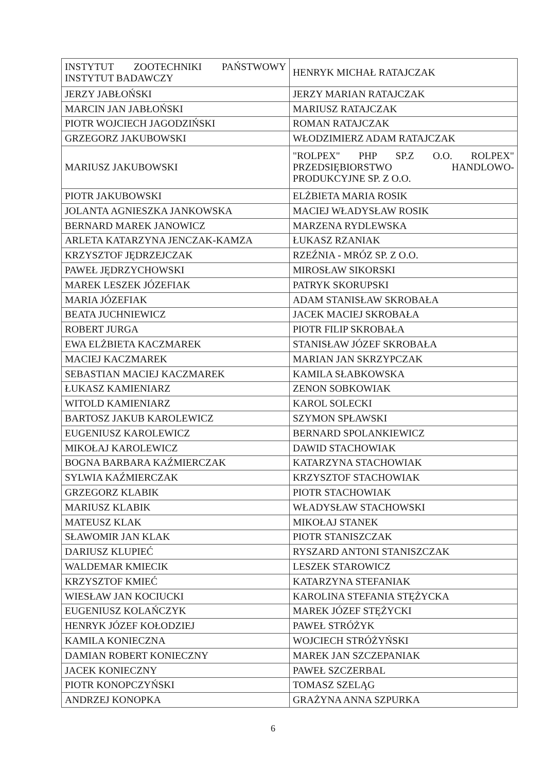| INSTYTUT ZOOTECHNIKI PAŃSTWOWY INSTYTUT BADAWCZY | HENRYK MICHAŁ RATAJCZAK |
| JERZY JABŁOŃSKI | JERZY MARIAN RATAJCZAK |
| MARCIN JAN JABŁOŃSKI | MARIUSZ RATAJCZAK |
| PIOTR WOJCIECH JAGODZIŃSKI | ROMAN RATAJCZAK |
| GRZEGORZ JAKUBOWSKI | WŁODZIMIERZ ADAM RATAJCZAK |
| MARIUSZ JAKUBOWSKI | "ROLPEX" PHP SP.Z O.O. ROLPEX" PRZEDSIĘBIORSTWO HANDLOWO-PRODUKCYJNE SP. Z O.O. |
| PIOTR JAKUBOWSKI | ELŻBIETA MARIA ROSIK |
| JOLANTA AGNIESZKA JANKOWSKA | MACIEJ WŁADYSŁAW ROSIK |
| BERNARD MAREK JANOWICZ | MARZENA RYDLEWSKA |
| ARLETA KATARZYNA JENCZAK-KAMZA | ŁUKASZ RZANIAK |
| KRZYSZTOF JĘDRZEJCZAK | RZEŹNIA - MRÓZ SP. Z O.O. |
| PAWEŁ JĘDRZYCHOWSKI | MIROSŁAW SIKORSKI |
| MAREK LESZEK JÓZEFIAK | PATRYK SKORUPSKI |
| MARIA JÓZEFIAK | ADAM STANISŁAW SKROBAŁA |
| BEATA JUCHNIEWICZ | JACEK MACIEJ SKROBAŁA |
| ROBERT JURGA | PIOTR FILIP SKROBAŁA |
| EWA ELŻBIETA KACZMAREK | STANISŁAW JÓZEF SKROBAŁA |
| MACIEJ KACZMAREK | MARIAN JAN SKRZYPCZAK |
| SEBASTIAN MACIEJ KACZMAREK | KAMILA SŁABKOWSKA |
| ŁUKASZ KAMIENIARZ | ZENON SOBKOWIAK |
| WITOLD KAMIENIARZ | KAROL SOLECKI |
| BARTOSZ JAKUB KAROLEWICZ | SZYMON SPŁAWSKI |
| EUGENIUSZ KAROLEWICZ | BERNARD SPOLANKIEWICZ |
| MIKOŁAJ KAROLEWICZ | DAWID STACHOWIAK |
| BOGNA BARBARA KAŹMIERCZAK | KATARZYNA STACHOWIAK |
| SYLWIA KAŹMIERCZAK | KRZYSZTOF STACHOWIAK |
| GRZEGORZ KLABIK | PIOTR STACHOWIAK |
| MARIUSZ KLABIK | WŁADYSŁAW STACHOWSKI |
| MATEUSZ KLAK | MIKOŁAJ STANEK |
| SŁAWOMIR JAN KLAK | PIOTR STANISZCZAK |
| DARIUSZ KLUPIEĆ | RYSZARD ANTONI STANISZCZAK |
| WALDEMAR KMIECIK | LESZEK STAROWICZ |
| KRZYSZTOF KMIEĆ | KATARZYNA STEFANIAK |
| WIESŁAW JAN KOCIUCKI | KAROLINA STEFANIA STĘŻYCKA |
| EUGENIUSZ KOLAŃCZYK | MAREK JÓZEF STĘŻYCKI |
| HENRYK JÓZEF KOŁODZIEJ | PAWEŁ STRÓŻYK |
| KAMILA KONIECZNA | WOJCIECH STRÓŻYŃSKI |
| DAMIAN ROBERT KONIECZNY | MAREK JAN SZCZEPANIAK |
| JACEK KONIECZNY | PAWEŁ SZCZERBAL |
| PIOTR KONOPCZYŃSKI | TOMASZ SZELĄG |
| ANDRZEJ KONOPKA | GRAŻYNA ANNA SZPURKA |
6